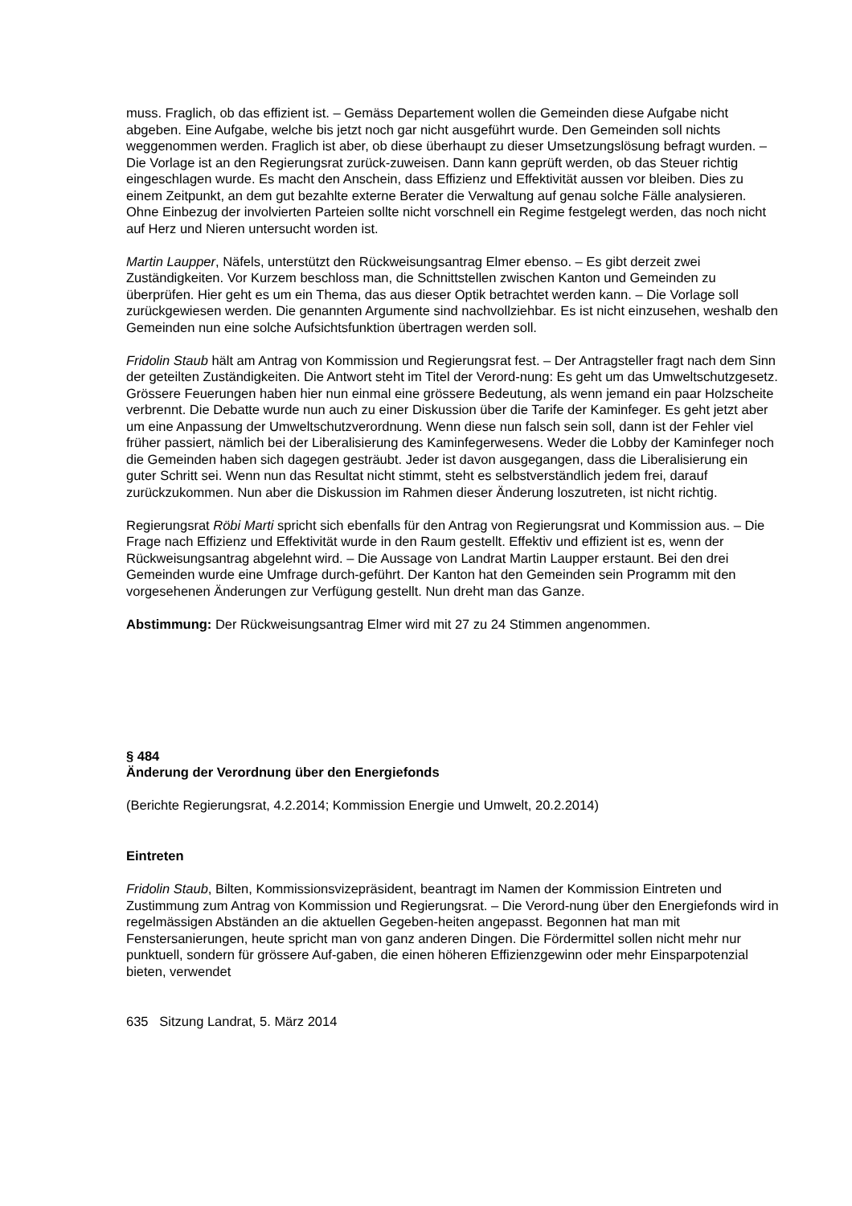muss. Fraglich, ob das effizient ist. – Gemäss Departement wollen die Gemeinden diese Aufgabe nicht abgeben. Eine Aufgabe, welche bis jetzt noch gar nicht ausgeführt wurde. Den Gemeinden soll nichts weggenommen werden. Fraglich ist aber, ob diese überhaupt zu dieser Umsetzungslösung befragt wurden. – Die Vorlage ist an den Regierungsrat zurück-zuweisen. Dann kann geprüft werden, ob das Steuer richtig eingeschlagen wurde. Es macht den Anschein, dass Effizienz und Effektivität aussen vor bleiben. Dies zu einem Zeitpunkt, an dem gut bezahlte externe Berater die Verwaltung auf genau solche Fälle analysieren. Ohne Einbezug der involvierten Parteien sollte nicht vorschnell ein Regime festgelegt werden, das noch nicht auf Herz und Nieren untersucht worden ist.
Martin Laupper, Näfels, unterstützt den Rückweisungsantrag Elmer ebenso. – Es gibt derzeit zwei Zuständigkeiten. Vor Kurzem beschloss man, die Schnittstellen zwischen Kanton und Gemeinden zu überprüfen. Hier geht es um ein Thema, das aus dieser Optik betrachtet werden kann. – Die Vorlage soll zurückgewiesen werden. Die genannten Argumente sind nachvollziehbar. Es ist nicht einzusehen, weshalb den Gemeinden nun eine solche Aufsichtsfunktion übertragen werden soll.
Fridolin Staub hält am Antrag von Kommission und Regierungsrat fest. – Der Antragsteller fragt nach dem Sinn der geteilten Zuständigkeiten. Die Antwort steht im Titel der Verord-nung: Es geht um das Umweltschutzgesetz. Grössere Feuerungen haben hier nun einmal eine grössere Bedeutung, als wenn jemand ein paar Holzscheite verbrennt. Die Debatte wurde nun auch zu einer Diskussion über die Tarife der Kaminfeger. Es geht jetzt aber um eine Anpassung der Umweltschutzverordnung. Wenn diese nun falsch sein soll, dann ist der Fehler viel früher passiert, nämlich bei der Liberalisierung des Kaminfegerwesens. Weder die Lobby der Kaminfeger noch die Gemeinden haben sich dagegen gesträubt. Jeder ist davon ausgegangen, dass die Liberalisierung ein guter Schritt sei. Wenn nun das Resultat nicht stimmt, steht es selbstverständlich jedem frei, darauf zurückzukommen. Nun aber die Diskussion im Rahmen dieser Änderung loszutreten, ist nicht richtig.
Regierungsrat Röbi Marti spricht sich ebenfalls für den Antrag von Regierungsrat und Kommission aus. – Die Frage nach Effizienz und Effektivität wurde in den Raum gestellt. Effektiv und effizient ist es, wenn der Rückweisungsantrag abgelehnt wird. – Die Aussage von Landrat Martin Laupper erstaunt. Bei den drei Gemeinden wurde eine Umfrage durch-geführt. Der Kanton hat den Gemeinden sein Programm mit den vorgesehenen Änderungen zur Verfügung gestellt. Nun dreht man das Ganze.
Abstimmung: Der Rückweisungsantrag Elmer wird mit 27 zu 24 Stimmen angenommen.
§ 484
Änderung der Verordnung über den Energiefonds
(Berichte Regierungsrat, 4.2.2014; Kommission Energie und Umwelt, 20.2.2014)
Eintreten
Fridolin Staub, Bilten, Kommissionsvizepräsident, beantragt im Namen der Kommission Eintreten und Zustimmung zum Antrag von Kommission und Regierungsrat. – Die Verord-nung über den Energiefonds wird in regelmässigen Abständen an die aktuellen Gegeben-heiten angepasst. Begonnen hat man mit Fenstersanierungen, heute spricht man von ganz anderen Dingen. Die Fördermittel sollen nicht mehr nur punktuell, sondern für grössere Auf-gaben, die einen höheren Effizienzgewinn oder mehr Einsparpotenzial bieten, verwendet
635 Sitzung Landrat, 5. März 2014